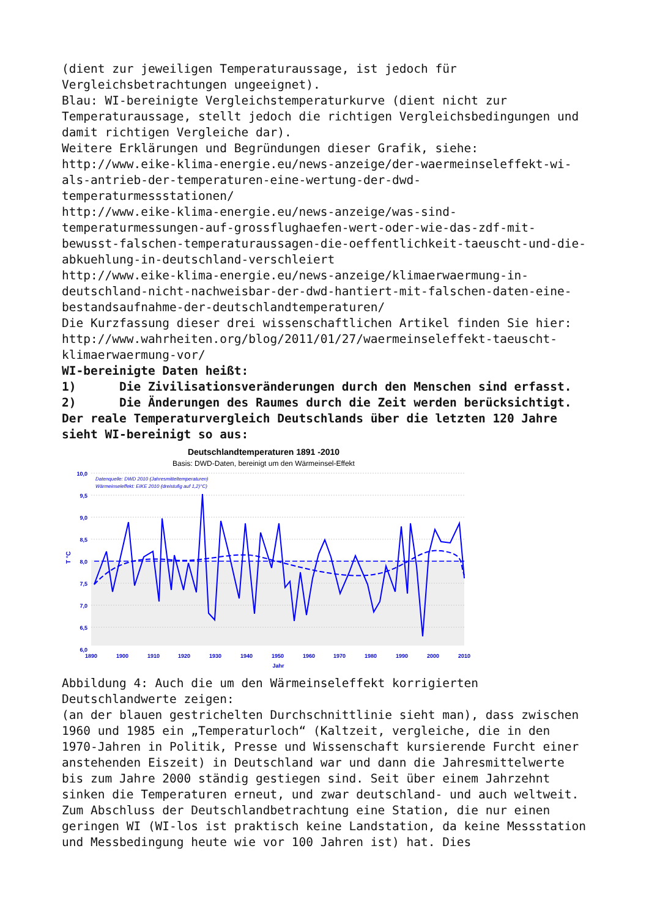(dient zur jeweiligen Temperaturaussage, ist jedoch für Vergleichsbetrachtungen ungeeignet).
Blau: WI-bereinigte Vergleichstemperaturkurve (dient nicht zur Temperaturaussage, stellt jedoch die richtigen Vergleichsbedingungen und damit richtigen Vergleiche dar).
Weitere Erklärungen und Begründungen dieser Grafik, siehe:
http://www.eike-klima-energie.eu/news-anzeige/der-waermeinseleffekt-wi-als-antrieb-der-temperaturen-eine-wertung-der-dwd-temperaturmessstationen/
http://www.eike-klima-energie.eu/news-anzeige/was-sind-temperaturmessungen-auf-grossflughaefen-wert-oder-wie-das-zdf-mit-bewusst-falschen-temperaturaussagen-die-oeffentlichkeit-taeuscht-und-die-abkuehlung-in-deutschland-verschleiert
http://www.eike-klima-energie.eu/news-anzeige/klimaerwaermung-in-deutschland-nicht-nachweisbar-der-dwd-hantiert-mit-falschen-daten-eine-bestandsaufnahme-der-deutschlandtemperaturen/
Die Kurzfassung dieser drei wissenschaftlichen Artikel finden Sie hier:
http://www.wahrheiten.org/blog/2011/01/27/waermeinseleffekt-taeuscht-klimaerwaermung-vor/
WI-bereinigte Daten heißt:
1) Die Zivilisationsveränderungen durch den Menschen sind erfasst.
2) Die Änderungen des Raumes durch die Zeit werden berücksichtigt.
Der reale Temperaturvergleich Deutschlands über die letzten 120 Jahre sieht WI-bereinigt so aus:
Deutschlandtemperaturen 1891 -2010
Basis: DWD-Daten, bereinigt um den Wärmeinsel-Effekt
10,0
9,5
9,0
8,5
8,0
7,5
7,0
6,5
6,0
T °C
1890
1900
1910
1920
1930
1940
1950
1960
1970
1980
1990
2000
2010
Jahr
Datenquelle: DWD 2010 (Jahresmitteltemperaturen)
Wärmeinseleffekt: EIKE 2010 (dreistufig auf 1,2)°C)
Abbildung 4: Auch die um den Wärmeinseleffekt korrigierten Deutschlandwerte zeigen:
(an der blauen gestrichelten Durchschnittlinie sieht man), dass zwischen 1960 und 1985 ein „Temperaturloch“ (Kaltzeit, vergleiche, die in den 1970-Jahren in Politik, Presse und Wissenschaft kursierende Furcht einer anstehenden Eiszeit) in Deutschland war und dann die Jahresmittelwerte bis zum Jahre 2000 ständig gestiegen sind. Seit über einem Jahrzehnt sinken die Temperaturen erneut, und zwar deutschland- und auch weltweit.
Zum Abschluss der Deutschlandbetrachtung eine Station, die nur einen geringen WI (WI-los ist praktisch keine Landstation, da keine Messstation und Messbedingung heute wie vor 100 Jahren ist) hat. Dies